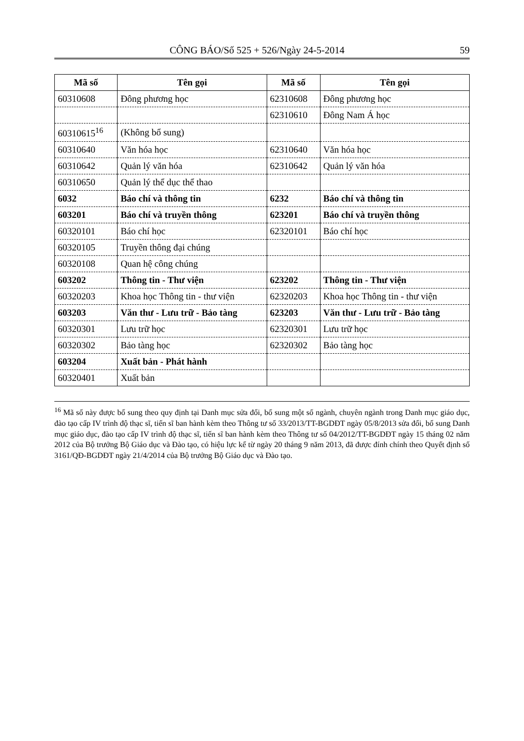CÔNG BÁO/Số 525 + 526/Ngày 24-5-2014 59
| Mã số | Tên gọi | Mã số | Tên gọi |
| --- | --- | --- | --- |
| 60310608 | Đông phương học | 62310608 | Đông phương học |
| | | 62310610 | Đông Nam Á học |
| 60310615<sup>16</sup> | (Không bổ sung) | | |
| 60310640 | Văn hóa học | 62310640 | Văn hóa học |
| 60310642 | Quản lý văn hóa | 62310642 | Quản lý văn hóa |
| 60310650 | Quản lý thể dục thể thao | | |
| 6032 | Báo chí và thông tin | 6232 | Báo chí và thông tin |
| 603201 | Báo chí và truyền thông | 623201 | Báo chí và truyền thông |
| 60320101 | Báo chí học | 62320101 | Báo chí học |
| 60320105 | Truyền thông đại chúng | | |
| 60320108 | Quan hệ công chúng | | |
| 603202 | Thông tin - Thư viện | 623202 | Thông tin - Thư viện |
| 60320203 | Khoa học Thông tin - thư viện | 62320203 | Khoa học Thông tin - thư viện |
| 603203 | Văn thư - Lưu trữ - Bảo tàng | 623203 | Văn thư - Lưu trữ - Bảo tàng |
| 60320301 | Lưu trữ học | 62320301 | Lưu trữ học |
| 60320302 | Bảo tàng học | 62320302 | Bảo tàng học |
| 603204 | Xuất bản - Phát hành | | |
| 60320401 | Xuất bản | | |
<sup>16</sup> Mã số này được bổ sung theo quy định tại Danh mục sửa đổi, bổ sung một số ngành, chuyên ngành trong Danh mục giáo dục, đào tạo cấp IV trình độ thạc sĩ, tiến sĩ ban hành kèm theo Thông tư số 33/2013/TT-BGDĐT ngày 05/8/2013 sửa đổi, bổ sung Danh mục giáo dục, đào tạo cấp IV trình độ thạc sĩ, tiến sĩ ban hành kèm theo Thông tư số 04/2012/TT-BGDĐT ngày 15 tháng 02 năm 2012 của Bộ trưởng Bộ Giáo dục và Đào tạo, có hiệu lực kể từ ngày 20 tháng 9 năm 2013, đã được đính chính theo Quyết định số 3161/QĐ-BGDĐT ngày 21/4/2014 của Bộ trưởng Bộ Giáo dục và Đào tạo.